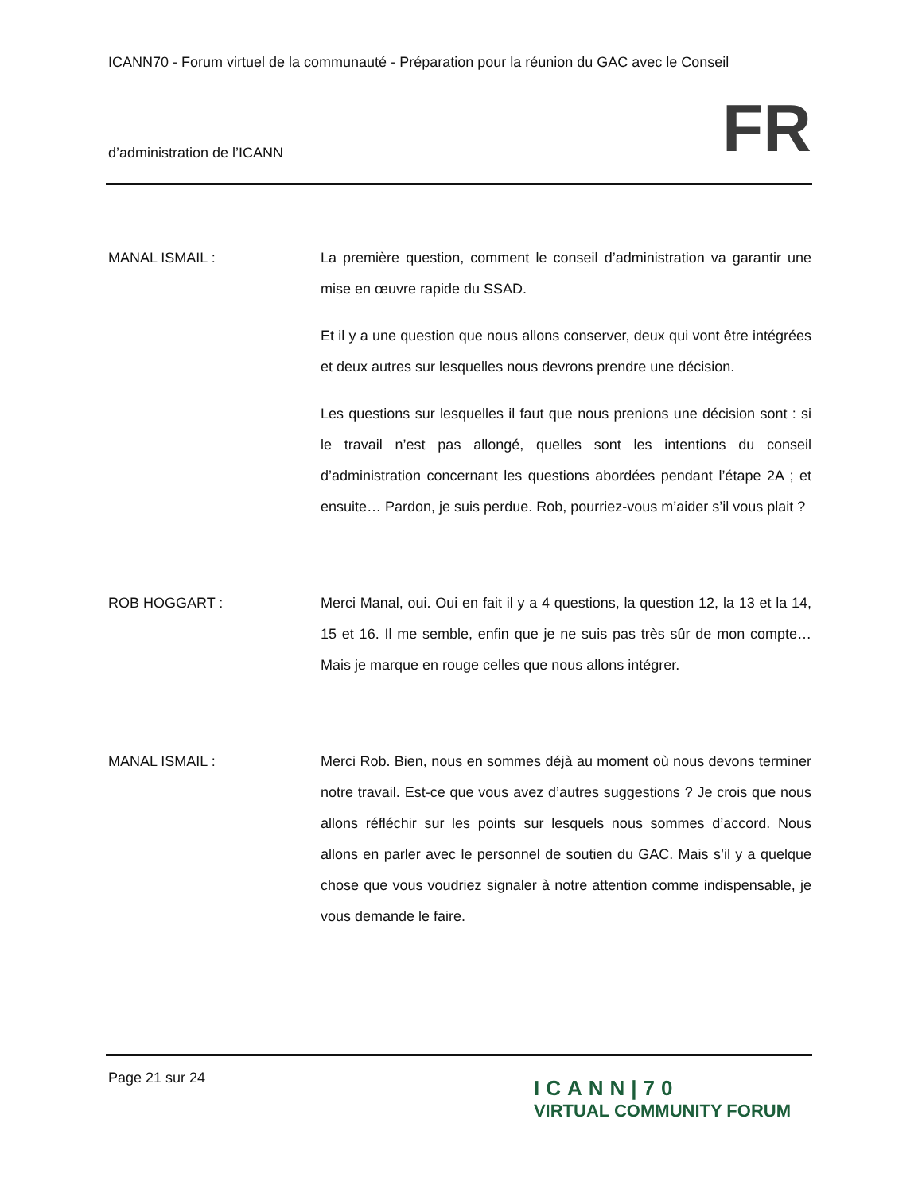ICANN70 - Forum virtuel de la communauté - Préparation pour la réunion du GAC avec le Conseil
d’administration de l’ICANN FR
MANAL ISMAIL : La première question, comment le conseil d’administration va garantir une mise en œuvre rapide du SSAD.
Et il y a une question que nous allons conserver, deux qui vont être intégrées et deux autres sur lesquelles nous devrons prendre une décision.
Les questions sur lesquelles il faut que nous prenions une décision sont : si le travail n’est pas allongé, quelles sont les intentions du conseil d’administration concernant les questions abordées pendant l’étape 2A ; et ensuite… Pardon, je suis perdue. Rob, pourriez-vous m’aider s’il vous plait ?
ROB HOGGART : Merci Manal, oui. Oui en fait il y a 4 questions, la question 12, la 13 et la 14, 15 et 16. Il me semble, enfin que je ne suis pas très sûr de mon compte… Mais je marque en rouge celles que nous allons intégrer.
MANAL ISMAIL : Merci Rob. Bien, nous en sommes déjà au moment où nous devons terminer notre travail. Est-ce que vous avez d’autres suggestions ? Je crois que nous allons réfléchir sur les points sur lesquels nous sommes d’accord. Nous allons en parler avec le personnel de soutien du GAC. Mais s’il y a quelque chose que vous voudriez signaler à notre attention comme indispensable, je vous demande le faire.
Page 21 sur 24
ICANN|70
VIRTUAL COMMUNITY FORUM